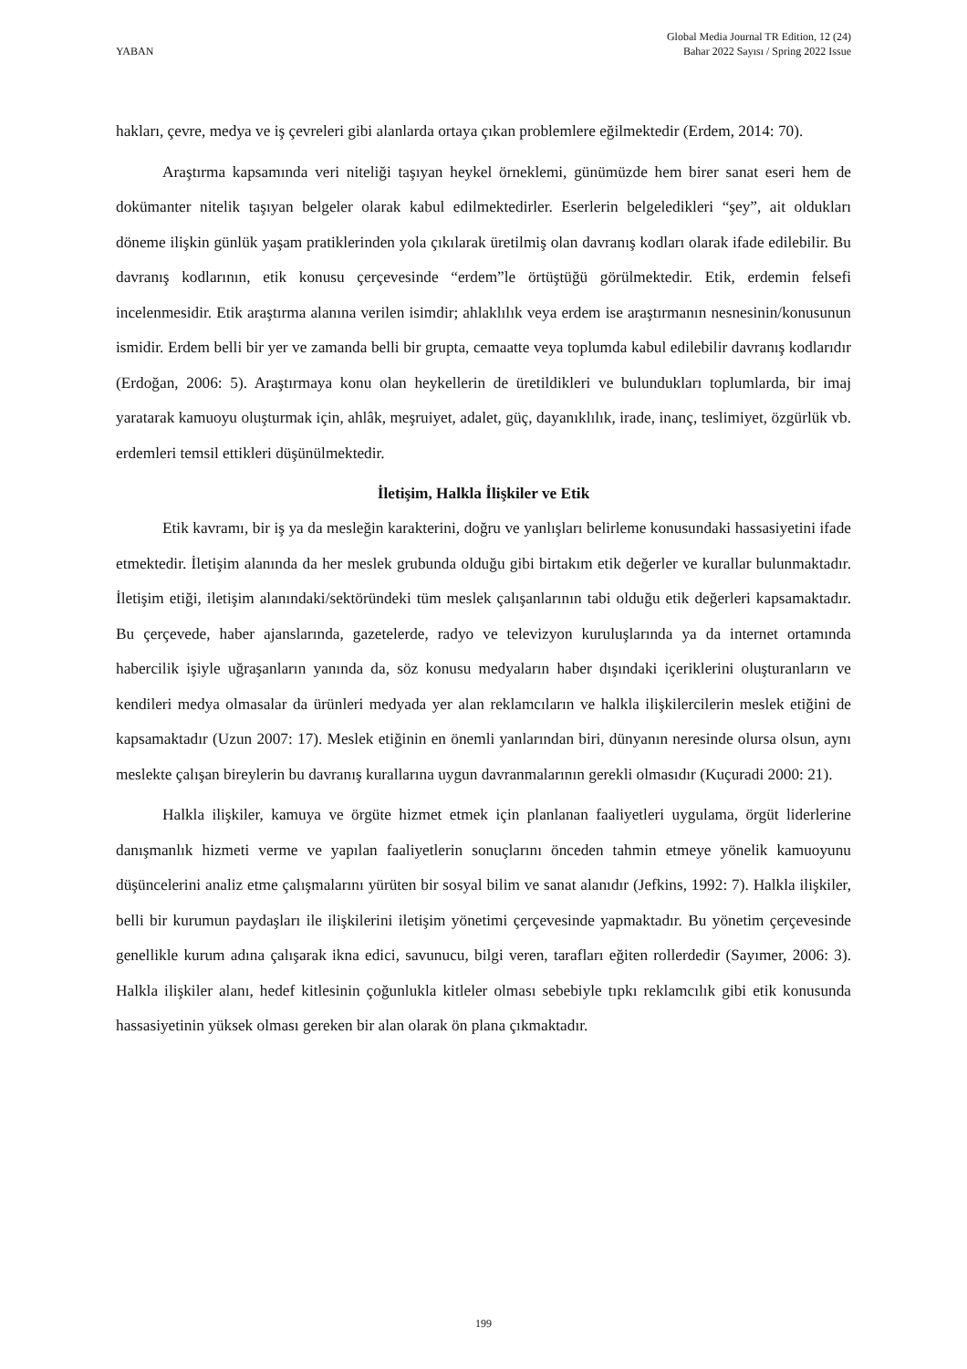YABAN
Global Media Journal TR Edition, 12 (24)
Bahar 2022 Sayısı / Spring 2022 Issue
hakları, çevre, medya ve iş çevreleri gibi alanlarda ortaya çıkan problemlere eğilmektedir (Erdem, 2014: 70).
Araştırma kapsamında veri niteliği taşıyan heykel örneklemi, günümüzde hem birer sanat eseri hem de dokümanter nitelik taşıyan belgeler olarak kabul edilmektedirler. Eserlerin belgeledikleri “şey”, ait oldukları döneme ilişkin günlük yaşam pratiklerinden yola çıkılarak üretilmiş olan davranış kodları olarak ifade edilebilir. Bu davranış kodlarının, etik konusu çerçevesinde “erdem”le örtüştüğü görülmektedir. Etik, erdemin felsefi incelenmesidir. Etik araştırma alanına verilen isimdir; ahlaklılık veya erdem ise araştırmanın nesnesinin/konusunun ismidir. Erdem belli bir yer ve zamanda belli bir grupta, cemaatte veya toplumda kabul edilebilir davranış kodlarıdır (Erdoğan, 2006: 5). Araştırmaya konu olan heykellerin de üretildikleri ve bulundukları toplumlarda, bir imaj yaratarak kamuoyu oluşturmak için, ahlâk, meşruiyet, adalet, güç, dayanıklılık, irade, inanç, teslimiyet, özgürlük vb. erdemleri temsil ettikleri düşünülmektedir.
İletişim, Halkla İlişkiler ve Etik
Etik kavramı, bir iş ya da mesleğin karakterini, doğru ve yanlışları belirleme konusundaki hassasiyetini ifade etmektedir. İletişim alanında da her meslek grubunda olduğu gibi birtakım etik değerler ve kurallar bulunmaktadır. İletişim etiği, iletişim alanındaki/sektöründeki tüm meslek çalışanlarının tabi olduğu etik değerleri kapsamaktadır. Bu çerçevede, haber ajanslarında, gazetelerde, radyo ve televizyon kuruluşlarında ya da internet ortamında habercilik işiyle uğraşanların yanında da, söz konusu medyaların haber dışındaki içeriklerini oluşturanların ve kendileri medya olmasalar da ürünleri medyada yer alan reklamcıların ve halkla ilişkilercilerin meslek etiğini de kapsamaktadır (Uzun 2007: 17). Meslek etiğinin en önemli yanlarından biri, dünyanın neresinde olursa olsun, aynı meslekte çalışan bireylerin bu davranış kurallarına uygun davranmalarının gerekli olmasıdır (Kuçuradi 2000: 21).
Halkla ilişkiler, kamuya ve örgüte hizmet etmek için planlanan faaliyetleri uygulama, örgüt liderlerine danışmanlık hizmeti verme ve yapılan faaliyetlerin sonuçlarını önceden tahmin etmeye yönelik kamuoyunu düşüncelerini analiz etme çalışmalarını yürüten bir sosyal bilim ve sanat alanıdır (Jefkins, 1992: 7). Halkla ilişkiler, belli bir kurumun paydaşları ile ilişkilerini iletişim yönetimi çerçevesinde yapmaktadır. Bu yönetim çerçevesinde genellikle kurum adına çalışarak ikna edici, savunucu, bilgi veren, tarafları eğiten rollerdedir (Sayımer, 2006: 3). Halkla ilişkiler alanı, hedef kitlesinin çoğunlukla kitleler olması sebebiyle tıpkı reklamcılık gibi etik konusunda hassasiyetinin yüksek olması gereken bir alan olarak ön plana çıkmaktadır.
199